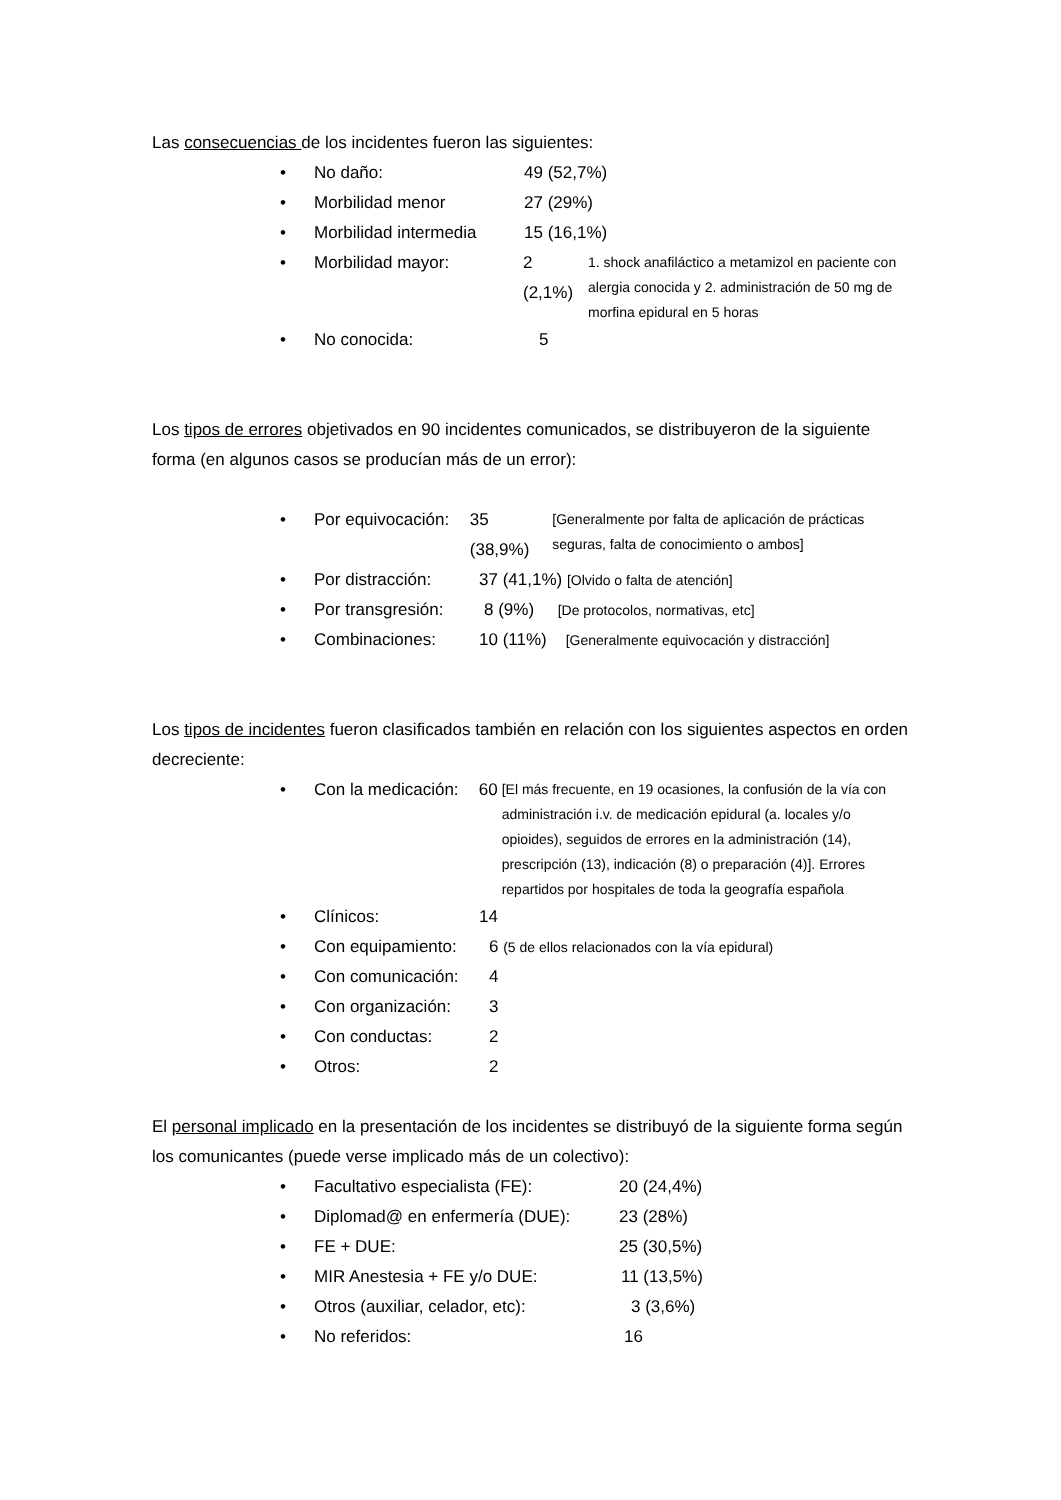Las consecuencias de los incidentes fueron las siguientes:
No daño: 49 (52,7%)
Morbilidad menor 27 (29%)
Morbilidad intermedia 15 (16,1%)
Morbilidad mayor: 2 (2,1%) 1. shock anafiláctico a metamizol en paciente con alergia conocida y 2. administración de 50 mg de morfina epidural en 5 horas
No conocida: 5
Los tipos de errores objetivados en 90 incidentes comunicados, se distribuyeron de la siguiente forma (en algunos casos se producían más de un error):
Por equivocación: 35 (38,9%) [Generalmente por falta de aplicación de prácticas seguras, falta de conocimiento o ambos]
Por distracción: 37 (41,1%) [Olvido o falta de atención]
Por transgresión: 8 (9%) [De protocolos, normativas, etc]
Combinaciones: 10 (11%) [Generalmente equivocación y distracción]
Los tipos de incidentes fueron clasificados también en relación con los siguientes aspectos en orden decreciente:
Con la medicación: 60 [El más frecuente, en 19 ocasiones, la confusión de la vía con administración i.v. de medicación epidural (a. locales y/o opioides), seguidos de errores en la administración (14), prescripción (13), indicación (8) o preparación (4)]. Errores repartidos por hospitales de toda la geografía española
Clínicos: 14
Con equipamiento: 6 (5 de ellos relacionados con la vía epidural)
Con comunicación: 4
Con organización: 3
Con conductas: 2
Otros: 2
El personal implicado en la presentación de los incidentes se distribuyó de la siguiente forma según los comunicantes (puede verse implicado más de un colectivo):
Facultativo especialista (FE): 20 (24,4%)
Diplomad@ en enfermería (DUE): 23 (28%)
FE + DUE: 25 (30,5%)
MIR Anestesia + FE y/o DUE: 11 (13,5%)
Otros (auxiliar, celador, etc): 3 (3,6%)
No referidos: 16